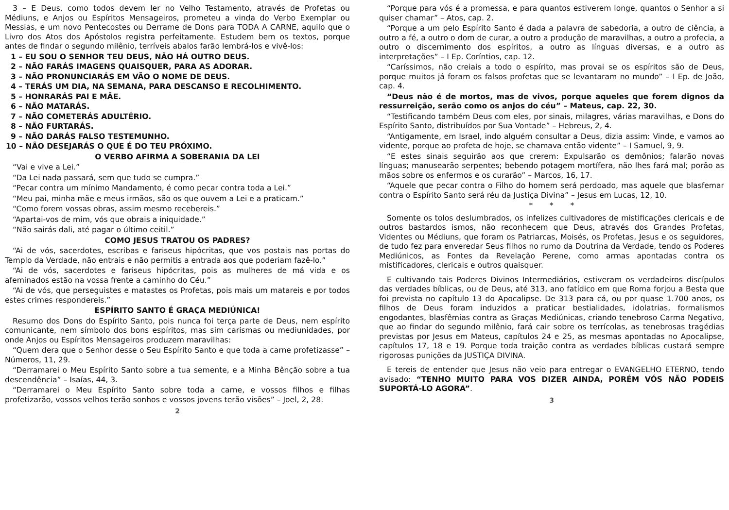3 – E Deus, como todos devem ler no Velho Testamento, através de Profetas ou Médiuns, e Anjos ou Espíritos Mensageiros, prometeu a vinda do Verbo Exemplar ou Messias, e um novo Pentecostes ou Derrame de Dons para TODA A CARNE, aquilo que o Livro dos Atos dos Apóstolos registra perfeitamente. Estudem bem os textos, porque antes de findar o segundo milênio, terríveis abalos farão lembrá-los e vivê-los:
1 – EU SOU O SENHOR TEU DEUS, NÃO HÁ OUTRO DEUS.
2 – NÃO FARÁS IMAGENS QUAISQUER, PARA AS ADORAR.
3 – NÃO PRONUNCIARÁS EM VÃO O NOME DE DEUS.
4 – TERÁS UM DIA, NA SEMANA, PARA DESCANSO E RECOLHIMENTO.
5 – HONRARÁS PAI E MÃE.
6 – NÃO MATARÁS.
7 – NÃO COMETERÁS ADULTÉRIO.
8 – NÃO FURTARÁS.
9 – NÃO DARÁS FALSO TESTEMUNHO.
10 – NÃO DESEJARÁS O QUE É DO TEU PRÓXIMO.
O VERBO AFIRMA A SOBERANIA DA LEI
“Vai e vive a Lei.”
“Da Lei nada passará, sem que tudo se cumpra.”
“Pecar contra um mínimo Mandamento, é como pecar contra toda a Lei.”
“Meu pai, minha mãe e meus irmãos, são os que ouvem a Lei e a praticam.”
“Como forem vossas obras, assim mesmo recebereis.”
“Apartai-vos de mim, vós que obrais a iniquidade.”
“Não sairás dali, até pagar o último ceitil.”
COMO JESUS TRATOU OS PADRES?
“Ai de vós, sacerdotes, escribas e fariseus hipócritas, que vos postais nas portas do Templo da Verdade, não entrais e não permitis a entrada aos que poderiam fazê-lo.”
“Ai de vós, sacerdotes e fariseus hipócritas, pois as mulheres de má vida e os afeminados estão na vossa frente a caminho do Céu.”
“Ai de vós, que perseguistes e matastes os Profetas, pois mais um matareis e por todos estes crimes respondereis.”
ESPÍRITO SANTO É GRAÇA MEDIÚNICA!
Resumo dos Dons do Espírito Santo, pois nunca foi terça parte de Deus, nem espírito comunicante, nem símbolo dos bons espíritos, mas sim carismas ou mediunidades, por onde Anjos ou Espíritos Mensageiros produzem maravilhas:
“Quem dera que o Senhor desse o Seu Espírito Santo e que toda a carne profetizasse” – Números, 11, 29.
“Derramarei o Meu Espírito Santo sobre a tua semente, e a Minha Bênção sobre a tua descendência” – Isaías, 44, 3.
“Derramarei o Meu Espírito Santo sobre toda a carne, e vossos filhos e filhas profetizarão, vossos velhos terão sonhos e vossos jovens terão visões” – Joel, 2, 28.
2
“Porque para vós é a promessa, e para quantos estiverem longe, quantos o Senhor a si quiser chamar” – Atos, cap. 2.
“Porque a um pelo Espírito Santo é dada a palavra de sabedoria, a outro de ciência, a outro a fé, a outro o dom de curar, a outro a produção de maravilhas, a outro a profecia, a outro o discernimento dos espíritos, a outro as línguas diversas, e a outro as interpretações” – I Ep. Coríntios, cap. 12.
“Caríssimos, não creiais a todo o espírito, mas provai se os espíritos são de Deus, porque muitos já foram os falsos profetas que se levantaram no mundo” – I Ep. de João, cap. 4.
“Deus não é de mortos, mas de vivos, porque aqueles que forem dignos da ressurreição, serão como os anjos do céu” – Mateus, cap. 22, 30.
“Testificando também Deus com eles, por sinais, milagres, várias maravilhas, e Dons do Espírito Santo, distribuídos por Sua Vontade” – Hebreus, 2, 4.
“Antigamente, em Israel, indo alguém consultar a Deus, dizia assim: Vinde, e vamos ao vidente, porque ao profeta de hoje, se chamava então vidente” – I Samuel, 9, 9.
“E estes sinais seguirão aos que crerem: Expulsarão os demônios; falarão novas línguas; manusearão serpentes; bebendo potagem mortífera, não lhes fará mal; porão as mãos sobre os enfermos e os curarão” – Marcos, 16, 17.
“Aquele que pecar contra o Filho do homem será perdoado, mas aquele que blasfemar contra o Espírito Santo será réu da Justiça Divina” – Jesus em Lucas, 12, 10.
* * *
Somente os tolos deslumbrados, os infelizes cultivadores de mistificações clericais e de outros bastardos ismos, não reconhecem que Deus, através dos Grandes Profetas, Videntes ou Médiuns, que foram os Patriarcas, Moisés, os Profetas, Jesus e os seguidores, de tudo fez para enveredar Seus filhos no rumo da Doutrina da Verdade, tendo os Poderes Mediúnicos, as Fontes da Revelação Perene, como armas apontadas contra os mistificadores, clericais e outros quaisquer.
E cultivando tais Poderes Divinos Intermediários, estiveram os verdadeiros discípulos das verdades bíblicas, ou de Deus, até 313, ano fatídico em que Roma forjou a Besta que foi prevista no capítulo 13 do Apocalipse. De 313 para cá, ou por quase 1.700 anos, os filhos de Deus foram induzidos a praticar bestialidades, idolatrias, formalismos engodantes, blasfêmias contra as Graças Mediúnicas, criando tenebroso Carma Negativo, que ao findar do segundo milênio, fará cair sobre os terrícolas, as tenebrosas tragédias previstas por Jesus em Mateus, capítulos 24 e 25, as mesmas apontadas no Apocalipse, capítulos 17, 18 e 19. Porque toda traição contra as verdades bíblicas custará sempre rigorosas punições da JUSTIÇA DIVINA.
E tereis de entender que Jesus não veio para entregar o EVANGELHO ETERNO, tendo avisado: “TENHO MUITO PARA VOS DIZER AINDA, PORÉM VÓS NÃO PODEIS SUPORTÁ-LO AGORA”.
3